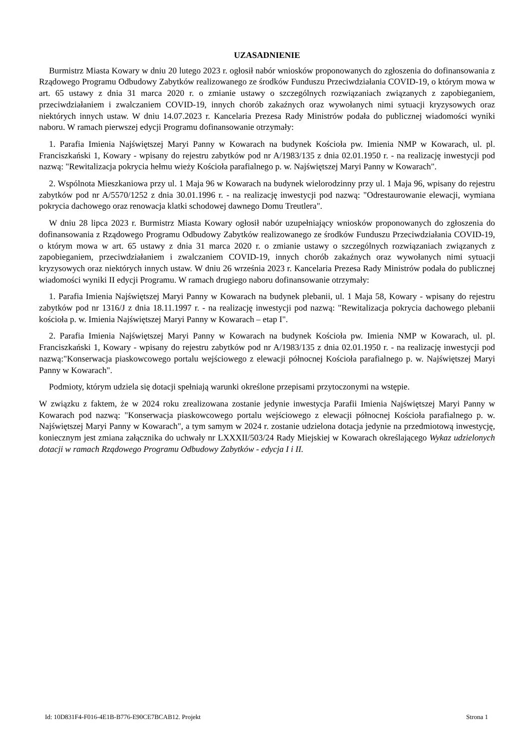UZASADNIENIE
Burmistrz Miasta Kowary w dniu 20 lutego 2023 r. ogłosił nabór wniosków proponowanych do zgłoszenia do dofinansowania z Rządowego Programu Odbudowy Zabytków realizowanego ze środków Funduszu Przeciwdziałania COVID-19, o którym mowa w art. 65 ustawy z dnia 31 marca 2020 r. o zmianie ustawy o szczególnych rozwiązaniach związanych z zapobieganiem, przeciwdziałaniem i zwalczaniem COVID-19, innych chorób zakaźnych oraz wywołanych nimi sytuacji kryzysowych oraz niektórych innych ustaw. W dniu 14.07.2023 r. Kancelaria Prezesa Rady Ministrów podała do publicznej wiadomości wyniki naboru. W ramach pierwszej edycji Programu dofinansowanie otrzymały:
1. Parafia Imienia Najświętszej Maryi Panny w Kowarach na budynek Kościoła pw. Imienia NMP w Kowarach, ul. pl. Franciszkański 1, Kowary - wpisany do rejestru zabytków pod nr A/1983/135 z dnia 02.01.1950 r. - na realizację inwestycji pod nazwą: "Rewitalizacja pokrycia hełmu wieży Kościoła parafialnego p. w. Najświętszej Maryi Panny w Kowarach".
2. Wspólnota Mieszkaniowa przy ul. 1 Maja 96 w Kowarach na budynek wielorodzinny przy ul. 1 Maja 96, wpisany do rejestru zabytków pod nr A/5570/1252 z dnia 30.01.1996 r. - na realizację inwestycji pod nazwą: "Odrestaurowanie elewacji, wymiana pokrycia dachowego oraz renowacja klatki schodowej dawnego Domu Treutlera".
W dniu 28 lipca 2023 r. Burmistrz Miasta Kowary ogłosił nabór uzupełniający wniosków proponowanych do zgłoszenia do dofinansowania z Rządowego Programu Odbudowy Zabytków realizowanego ze środków Funduszu Przeciwdziałania COVID-19, o którym mowa w art. 65 ustawy z dnia 31 marca 2020 r. o zmianie ustawy o szczególnych rozwiązaniach związanych z zapobieganiem, przeciwdziałaniem i zwalczaniem COVID-19, innych chorób zakaźnych oraz wywołanych nimi sytuacji kryzysowych oraz niektórych innych ustaw. W dniu 26 września 2023 r. Kancelaria Prezesa Rady Ministrów podała do publicznej wiadomości wyniki II edycji Programu. W ramach drugiego naboru dofinansowanie otrzymały:
1. Parafia Imienia Najświętszej Maryi Panny w Kowarach na budynek plebanii, ul. 1 Maja 58, Kowary - wpisany do rejestru zabytków pod nr 1316/J z dnia 18.11.1997 r. - na realizację inwestycji pod nazwą: "Rewitalizacja pokrycia dachowego plebanii kościoła p. w. Imienia Najświętszej Maryi Panny w Kowarach – etap I".
2. Parafia Imienia Najświętszej Maryi Panny w Kowarach na budynek Kościoła pw. Imienia NMP w Kowarach, ul. pl. Franciszkański 1, Kowary - wpisany do rejestru zabytków pod nr A/1983/135 z dnia 02.01.1950 r. - na realizację inwestycji pod nazwą:"Konserwacja piaskowcowego portalu wejściowego z elewacji północnej Kościoła parafialnego p. w. Najświętszej Maryi Panny w Kowarach".
Podmioty, którym udziela się dotacji spełniają warunki określone przepisami przytoczonymi na wstępie.
W związku z faktem, że w 2024 roku zrealizowana zostanie jedynie inwestycja Parafii Imienia Najświętszej Maryi Panny w Kowarach pod nazwą: "Konserwacja piaskowcowego portalu wejściowego z elewacji północnej Kościoła parafialnego p. w. Najświętszej Maryi Panny w Kowarach", a tym samym w 2024 r. zostanie udzielona dotacja jedynie na przedmiotową inwestycję, koniecznym jest zmiana załącznika do uchwały nr LXXXII/503/24 Rady Miejskiej w Kowarach określającego Wykaz udzielonych dotacji w ramach Rządowego Programu Odbudowy Zabytków - edycja I i II.
Id: 10D831F4-F016-4E1B-B776-E90CE7BCAB12. Projekt Strona 1